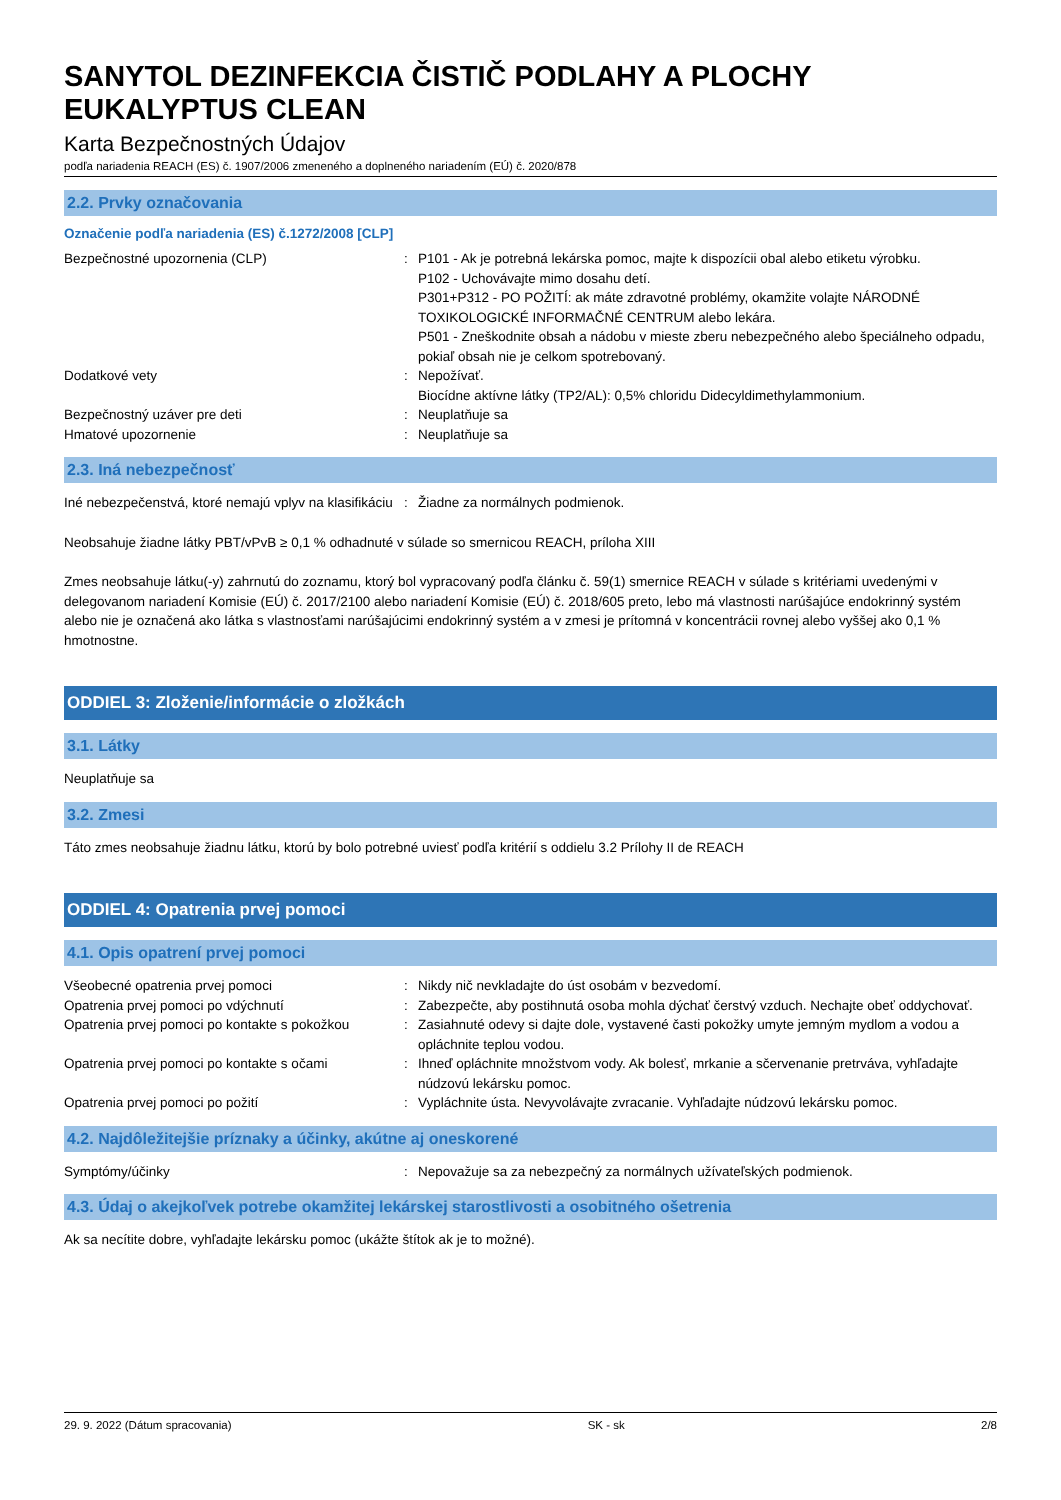SANYTOL DEZINFEKCIA ČISTIČ PODLAHY A PLOCHY EUKALYPTUS CLEAN
Karta Bezpečnostných Údajov
podľa nariadenia REACH (ES) č. 1907/2006 zmeneného a doplneného nariadením (EÚ) č. 2020/878
2.2. Prvky označovania
Označenie podľa nariadenia (ES) č.1272/2008 [CLP]
Bezpečnostné upozornenia (CLP) : P101 - Ak je potrebná lekárska pomoc, majte k dispozícii obal alebo etiketu výrobku.
P102 - Uchovávajte mimo dosahu detí.
P301+P312 - PO POŽITÍ: ak máte zdravotné problémy, okamžite volajte NÁRODNÉ TOXIKOLOGICKÉ INFORMAČNÉ CENTRUM alebo lekára.
P501 - Zneškodnite obsah a nádobu v mieste zberu nebezpečného alebo špeciálneho odpadu, pokiaľ obsah nie je celkom spotrebovaný.
Dodatkové vety : Nepožívať.
Biocídne aktívne látky (TP2/AL): 0,5% chloridu Didecyldimethylammonium.
Bezpečnostný uzáver pre deti : Neuplatňuje sa
Hmatové upozornenie : Neuplatňuje sa
2.3. Iná nebezpečnosť
Iné nebezpečenstvá, ktoré nemajú vplyv na klasifikáciu
: Žiadne za normálnych podmienok.
Neobsahuje žiadne látky PBT/vPvB ≥ 0,1 % odhadnuté v súlade so smernicou REACH, príloha XIII
Zmes neobsahuje látku(-y) zahrnutú do zoznamu, ktorý bol vypracovaný podľa článku č. 59(1) smernice REACH v súlade s kritériami uvedenými v delegovanom nariadení Komisie (EÚ) č. 2017/2100 alebo nariadení Komisie (EÚ) č. 2018/605 preto, lebo má vlastnosti narúšajúce endokrinný systém alebo nie je označená ako látka s vlastnosťami narúšajúcimi endokrinný systém a v zmesi je prítomná v koncentrácii rovnej alebo vyššej ako 0,1 % hmotnostne.
ODDIEL 3: Zloženie/informácie o zložkách
3.1. Látky
Neuplatňuje sa
3.2. Zmesi
Táto zmes neobsahuje žiadnu látku, ktorú by bolo potrebné uviesť podľa kritérií s oddielu 3.2 Prílohy II de REACH
ODDIEL 4: Opatrenia prvej pomoci
4.1. Opis opatrení prvej pomoci
Všeobecné opatrenia prvej pomoci : Nikdy nič nevkladajte do úst osobám v bezvedomí.
Opatrenia prvej pomoci po vdýchnutí : Zabezpečte, aby postihnutá osoba mohla dýchať čerstvý vzduch. Nechajte obeť oddychovať.
Opatrenia prvej pomoci po kontakte s pokožkou
: Zasiahnuté odevy si dajte dole, vystavené časti pokožky umyte jemným mydlom a vodou a opláchnite teplou vodou.
Opatrenia prvej pomoci po kontakte s očami
: Ihneď opláchnite množstvom vody. Ak bolesť, mrkanie a sčervenanie pretrváva, vyhľadajte núdzovú lekársku pomoc.
Opatrenia prvej pomoci po požití : Vypláchnite ústa. Nevyvolávajte zvracanie. Vyhľadajte núdzovú lekársku pomoc.
4.2. Najdôležitejšie príznaky a účinky, akútne aj oneskorené
Symptómy/účinky : Nepovažuje sa za nebezpečný za normálnych užívateľských podmienok.
4.3. Údaj o akejkoľvek potrebe okamžitej lekárskej starostlivosti a osobitného ošetrenia
Ak sa necítite dobre, vyhľadajte lekársku pomoc (ukážte štítok ak je to možné).
29. 9. 2022 (Dátum spracovania) SK - sk 2/8